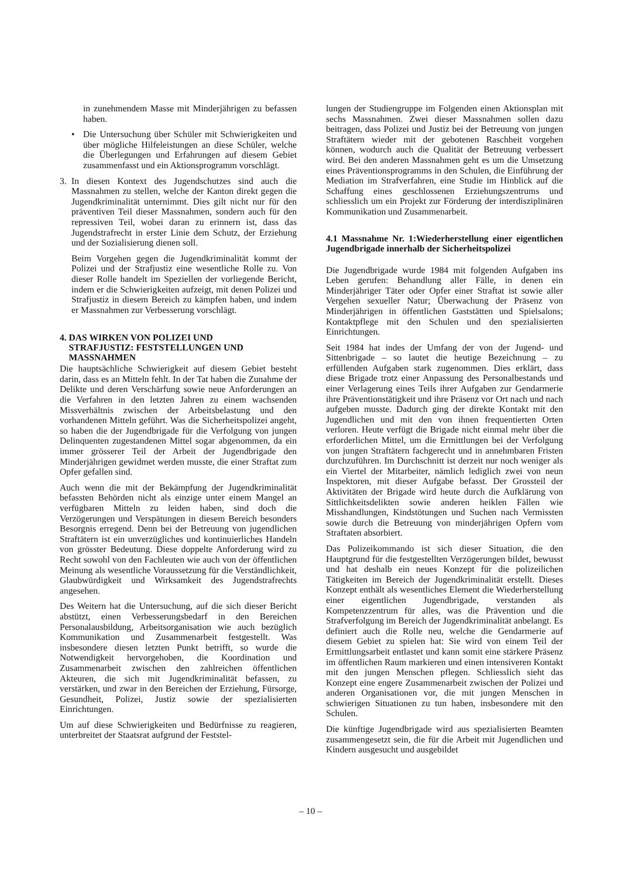in zunehmendem Masse mit Minderjährigen zu befassen haben.
• Die Untersuchung über Schüler mit Schwierigkeiten und über mögliche Hilfeleistungen an diese Schüler, welche die Überlegungen und Erfahrungen auf diesem Gebiet zusammenfasst und ein Aktionsprogramm vorschlägt.
3. In diesen Kontext des Jugendschutzes sind auch die Massnahmen zu stellen, welche der Kanton direkt gegen die Jugendkriminalität unternimmt. Dies gilt nicht nur für den präventiven Teil dieser Massnahmen, sondern auch für den repressiven Teil, wobei daran zu erinnern ist, dass das Jugendstrafrecht in erster Linie dem Schutz, der Erziehung und der Sozialisierung dienen soll.
Beim Vorgehen gegen die Jugendkriminalität kommt der Polizei und der Strafjustiz eine wesentliche Rolle zu. Von dieser Rolle handelt im Speziellen der vorliegende Bericht, indem er die Schwierigkeiten aufzeigt, mit denen Polizei und Strafjustiz in diesem Bereich zu kämpfen haben, und indem er Massnahmen zur Verbesserung vorschlägt.
4. DAS WIRKEN VON POLIZEI UND
STRAFJUSTIZ: FESTSTELLUNGEN UND
MASSNAHMEN
Die hauptsächliche Schwierigkeit auf diesem Gebiet besteht darin, dass es an Mitteln fehlt. In der Tat haben die Zunahme der Delikte und deren Verschärfung sowie neue Anforderungen an die Verfahren in den letzten Jahren zu einem wachsenden Missverhältnis zwischen der Arbeitsbelastung und den vorhandenen Mitteln geführt. Was die Sicherheitspolizei angeht, so haben die der Jugendbrigade für die Verfolgung von jungen Delinquenten zugestandenen Mittel sogar abgenommen, da ein immer grösserer Teil der Arbeit der Jugendbrigade den Minderjährigen gewidmet werden musste, die einer Straftat zum Opfer gefallen sind.
Auch wenn die mit der Bekämpfung der Jugendkriminalität befassten Behörden nicht als einzige unter einem Mangel an verfügbaren Mitteln zu leiden haben, sind doch die Verzögerungen und Verspätungen in diesem Bereich besonders Besorgnis erregend. Denn bei der Betreuung von jugendlichen Straftätern ist ein unverzügliches und kontinuierliches Handeln von grösster Bedeutung. Diese doppelte Anforderung wird zu Recht sowohl von den Fachleuten wie auch von der öffentlichen Meinung als wesentliche Voraussetzung für die Verständlichkeit, Glaubwürdigkeit und Wirksamkeit des Jugendstrafrechts angesehen.
Des Weitern hat die Untersuchung, auf die sich dieser Bericht abstützt, einen Verbesserungsbedarf in den Bereichen Personalausbildung, Arbeitsorganisation wie auch bezüglich Kommunikation und Zusammenarbeit festgestellt. Was insbesondere diesen letzten Punkt betrifft, so wurde die Notwendigkeit hervorgehoben, die Koordination und Zusammenarbeit zwischen den zahlreichen öffentlichen Akteuren, die sich mit Jugendkriminalität befassen, zu verstärken, und zwar in den Bereichen der Erziehung, Fürsorge, Gesundheit, Polizei, Justiz sowie der spezialisierten Einrichtungen.
Um auf diese Schwierigkeiten und Bedürfnisse zu reagieren, unterbreitet der Staatsrat aufgrund der Feststel-
lungen der Studiengruppe im Folgenden einen Aktionsplan mit sechs Massnahmen. Zwei dieser Massnahmen sollen dazu beitragen, dass Polizei und Justiz bei der Betreuung von jungen Straftätern wieder mit der gebotenen Raschheit vorgehen können, wodurch auch die Qualität der Betreuung verbessert wird. Bei den anderen Massnahmen geht es um die Umsetzung eines Präventionsprogramms in den Schulen, die Einführung der Mediation im Strafverfahren, eine Studie im Hinblick auf die Schaffung eines geschlossenen Erziehungszentrums und schliesslich um ein Projekt zur Förderung der interdisziplinären Kommunikation und Zusammenarbeit.
4.1 Massnahme Nr. 1:Wiederherstellung einer eigentlichen Jugendbrigade innerhalb der Sicherheitspolizei
Die Jugendbrigade wurde 1984 mit folgenden Aufgaben ins Leben gerufen: Behandlung aller Fälle, in denen ein Minderjähriger Täter oder Opfer einer Straftat ist sowie aller Vergehen sexueller Natur; Überwachung der Präsenz von Minderjährigen in öffentlichen Gaststätten und Spielsalons; Kontaktpflege mit den Schulen und den spezialisierten Einrichtungen.
Seit 1984 hat indes der Umfang der von der Jugend- und Sittenbrigade – so lautet die heutige Bezeichnung – zu erfüllenden Aufgaben stark zugenommen. Dies erklärt, dass diese Brigade trotz einer Anpassung des Personalbestands und einer Verlagerung eines Teils ihrer Aufgaben zur Gendarmerie ihre Präventionstätigkeit und ihre Präsenz vor Ort nach und nach aufgeben musste. Dadurch ging der direkte Kontakt mit den Jugendlichen und mit den von ihnen frequentierten Orten verloren. Heute verfügt die Brigade nicht einmal mehr über die erforderlichen Mittel, um die Ermittlungen bei der Verfolgung von jungen Straftätern fachgerecht und in annehmbaren Fristen durchzuführen. Im Durchschnitt ist derzeit nur noch weniger als ein Viertel der Mitarbeiter, nämlich lediglich zwei von neun Inspektoren, mit dieser Aufgabe befasst. Der Grossteil der Aktivitäten der Brigade wird heute durch die Aufklärung von Sittlichkeitsdelikten sowie anderen heiklen Fällen wie Misshandlungen, Kindstötungen und Suchen nach Vermissten sowie durch die Betreuung von minderjährigen Opfern vom Straftaten absorbiert.
Das Polizeikommando ist sich dieser Situation, die den Hauptgrund für die festgestellten Verzögerungen bildet, bewusst und hat deshalb ein neues Konzept für die polizeilichen Tätigkeiten im Bereich der Jugendkriminalität erstellt. Dieses Konzept enthält als wesentliches Element die Wiederherstellung einer eigentlichen Jugendbrigade, verstanden als Kompetenzzentrum für alles, was die Prävention und die Strafverfolgung im Bereich der Jugendkriminalität anbelangt. Es definiert auch die Rolle neu, welche die Gendarmerie auf diesem Gebiet zu spielen hat: Sie wird von einem Teil der Ermittlungsarbeit entlastet und kann somit eine stärkere Präsenz im öffentlichen Raum markieren und einen intensiveren Kontakt mit den jungen Menschen pflegen. Schliesslich sieht das Konzept eine engere Zusammenarbeit zwischen der Polizei und anderen Organisationen vor, die mit jungen Menschen in schwierigen Situationen zu tun haben, insbesondere mit den Schulen.
Die künftige Jugendbrigade wird aus spezialisierten Beamten zusammengesetzt sein, die für die Arbeit mit Jugendlichen und Kindern ausgesucht und ausgebildet
– 10 –